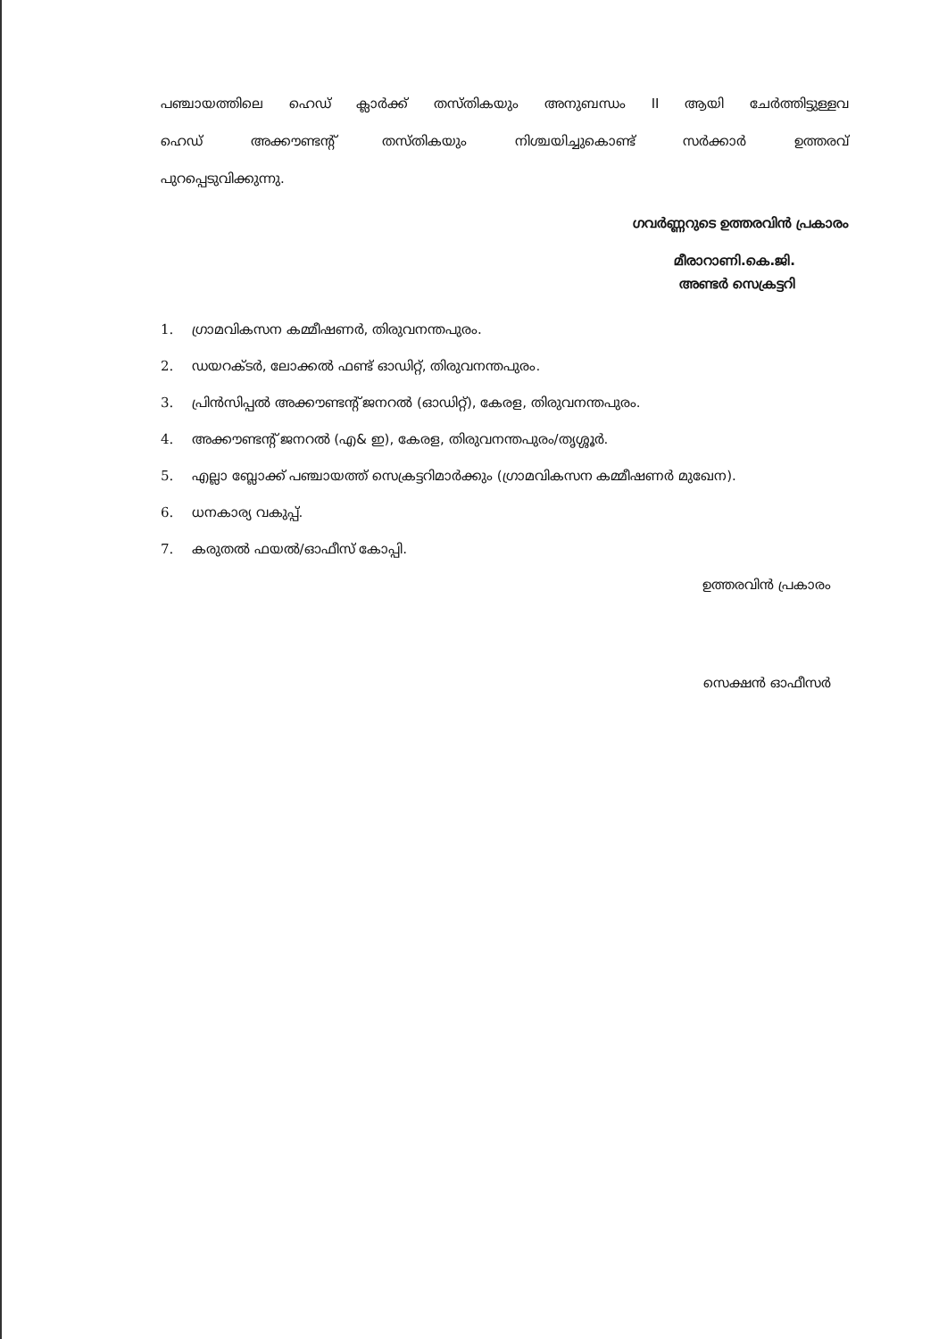പഞ്ചായത്തിലെ ഹെഡ് ക്ലാർക്ക് തസ്തികയും അനുബന്ധം II ആയി ചേർത്തിട്ടുള്ളവ
ഹെഡ് അക്കൗണ്ടന്റ് തസ്തികയും നിശ്ചയിച്ചുകൊണ്ട് സർക്കാർ ഉത്തരവ്
പുറപ്പെടുവിക്കുന്നു.
ഗവർണ്ണറുടെ ഉത്തരവിൻ പ്രകാരം
മീരാറാണി.കെ.ജി.
അണ്ടർ സെക്രട്ടറി
1. ഗ്രാമവികസന കമ്മീഷണർ, തിരുവനന്തപുരം.
2. ഡയറക്ടർ, ലോക്കൽ ഫണ്ട് ഓഡിറ്റ്, തിരുവനന്തപുരം.
3. പ്രിൻസിപ്പൽ അക്കൗണ്ടന്റ് ജനറൽ (ഓഡിറ്റ്), കേരള, തിരുവനന്തപുരം.
4. അക്കൗണ്ടന്റ് ജനറൽ (എ& ഇ), കേരള, തിരുവനന്തപുരം/തൃശ്ശൂർ.
5. എല്ലാ ബ്ലോക്ക് പഞ്ചായത്ത് സെക്രട്ടറിമാർക്കും (ഗ്രാമവികസന കമ്മീഷണർ മുഖേന).
6. ധനകാര്യ വകുപ്പ്.
7. കരുതൽ ഫയൽ/ഓഫീസ് കോപ്പി.
ഉത്തരവിൻ പ്രകാരം
സെക്ഷൻ ഓഫീസർ